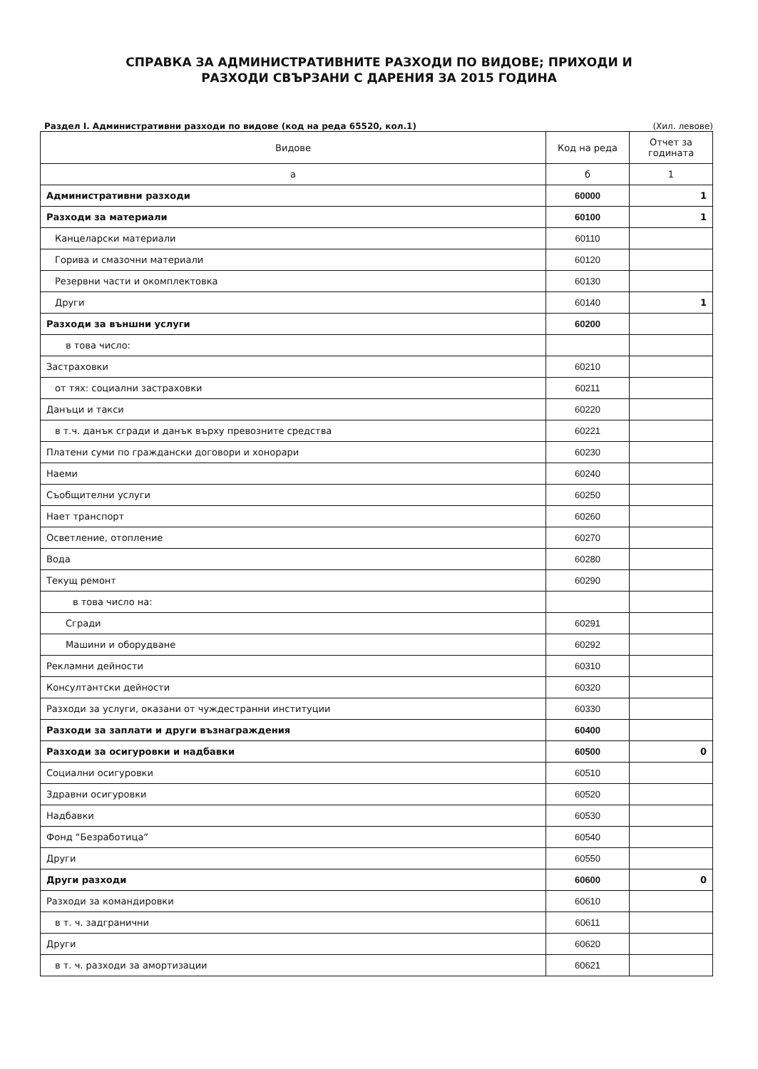СПРАВКА ЗА АДМИНИСТРАТИВНИТЕ РАЗХОДИ ПО ВИДОВЕ; ПРИХОДИ И
РАЗХОДИ СВЪРЗАНИ С ДАРЕНИЯ ЗА 2015 ГОДИНА
Раздел I. Административни разходи по видове (код на реда 65520, кол.1) (Хил. левове)
| Видове | Код на реда | Отчет за годината |
| --- | --- | --- |
| а | б | 1 |
| Административни разходи | 60000 | 1 |
| Разходи за материали | 60100 | 1 |
| Канцеларски материали | 60110 | |
| Горива и смазочни материали | 60120 | |
| Резервни части и окомплектовка | 60130 | |
| Други | 60140 | 1 |
| Разходи за външни услуги | 60200 | |
| в това число: | | |
| Застраховки | 60210 | |
| от тях: социални застраховки | 60211 | |
| Данъци и такси | 60220 | |
| в т.ч. данък сгради и данък върху превозните средства | 60221 | |
| Платени суми по граждански договори и хонорари | 60230 | |
| Наеми | 60240 | |
| Съобщителни услуги | 60250 | |
| Нает транспорт | 60260 | |
| Осветление, отопление | 60270 | |
| Вода | 60280 | |
| Текущ ремонт | 60290 | |
| в това число на: | | |
| Сгради | 60291 | |
| Машини и оборудване | 60292 | |
| Рекламни дейности | 60310 | |
| Консултантски дейности | 60320 | |
| Разходи за услуги, оказани от чуждестранни институции | 60330 | |
| Разходи за заплати и други възнаграждения | 60400 | |
| Разходи за осигуровки и надбавки | 60500 | 0 |
| Социални осигуровки | 60510 | |
| Здравни осигуровки | 60520 | |
| Надбавки | 60530 | |
| Фонд “Безработица” | 60540 | |
| Други | 60550 | |
| Други разходи | 60600 | 0 |
| Разходи за командировки | 60610 | |
| в т. ч. задгранични | 60611 | |
| Други | 60620 | |
| в т. ч. разходи за амортизации | 60621 | |